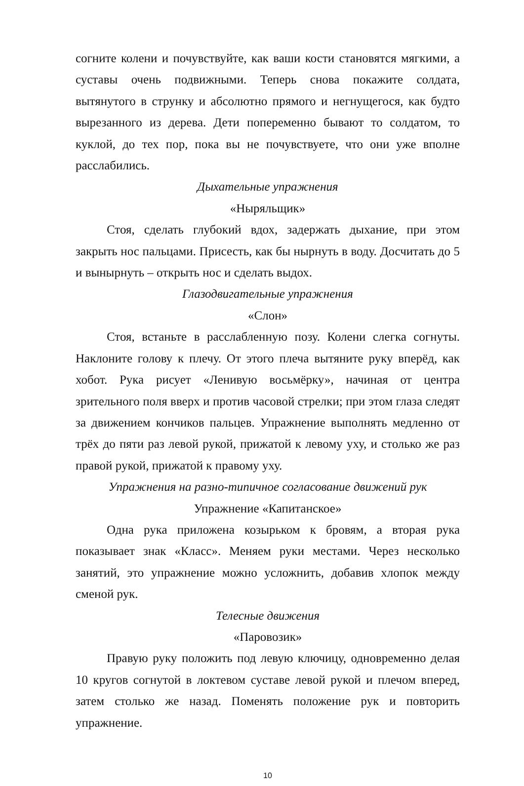согните колени и почувствуйте, как ваши кости становятся мягкими, а суставы очень подвижными. Теперь снова покажите солдата, вытянутого в струнку и абсолютно прямого и негнущегося, как будто вырезанного из дерева. Дети попеременно бывают то солдатом, то куклой, до тех пор, пока вы не почувствуете, что они уже вполне расслабились.
Дыхательные упражнения
«Ныряльщик»
Стоя, сделать глубокий вдох, задержать дыхание, при этом закрыть нос пальцами. Присесть, как бы нырнуть в воду. Досчитать до 5 и вынырнуть – открыть нос и сделать выдох.
Глазодвигательные упражнения
«Слон»
Стоя, встаньте в расслабленную позу. Колени слегка согнуты. Наклоните голову к плечу. От этого плеча вытяните руку вперёд, как хобот. Рука рисует «Ленивую восьмёрку», начиная от центра зрительного поля вверх и против часовой стрелки; при этом глаза следят за движением кончиков пальцев. Упражнение выполнять медленно от трёх до пяти раз левой рукой, прижатой к левому уху, и столько же раз правой рукой, прижатой к правому уху.
Упражнения на разно-типичное согласование движений рук
Упражнение «Капитанское»
Одна рука приложена козырьком к бровям, а вторая рука показывает знак «Класс». Меняем руки местами. Через несколько занятий, это упражнение можно усложнить, добавив хлопок между сменой рук.
Телесные движения
«Паровозик»
Правую руку положить под левую ключицу, одновременно делая 10 кругов согнутой в локтевом суставе левой рукой и плечом вперед, затем столько же назад. Поменять положение рук и повторить упражнение.
10